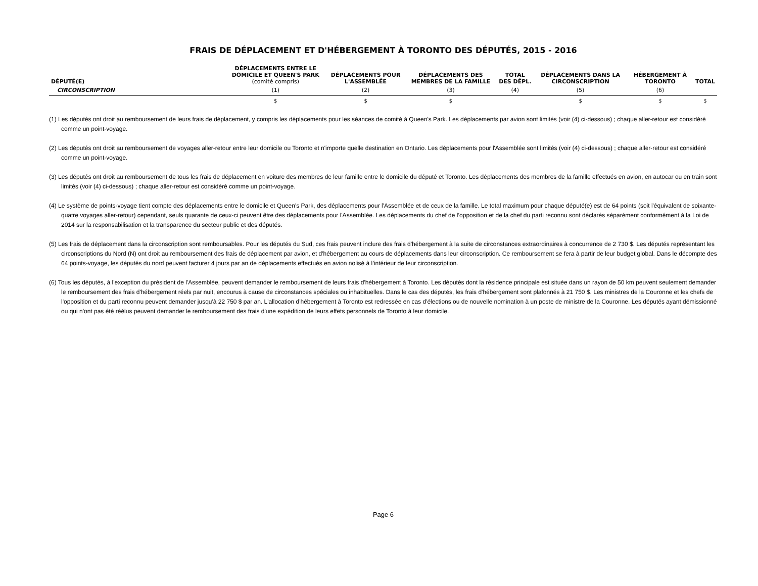FRAIS DE DÉPLACEMENT ET D'HÉBERGEMENT À TORONTO DES DÉPUTÉS, 2015 - 2016
| DÉPUTÉ(E) | DÉPLACEMENTS ENTRE LE DOMICILE ET QUEEN'S PARK (comité compris) | DÉPLACEMENTS POUR L'ASSEMBLÉE | DÉPLACEMENTS DES MEMBRES DE LA FAMILLE | TOTAL DES DÉPL. | DÉPLACEMENTS DANS LA CIRCONSCRIPTION | HÉBERGEMENT À TORONTO | TOTAL |
| --- | --- | --- | --- | --- | --- | --- | --- |
| CIRCONSCRIPTION | (1) | (2) | (3) | (4) | (5) | (6) | |
| | $ | $ | $ | | $ | $ | $ |
(1) Les députés ont droit au remboursement de leurs frais de déplacement, y compris les déplacements pour les séances de comité à Queen's Park. Les déplacements par avion sont limités (voir (4) ci-dessous) ; chaque aller-retour est considéré comme un point-voyage.
(2) Les députés ont droit au remboursement de voyages aller-retour entre leur domicile ou Toronto et n'importe quelle destination en Ontario. Les déplacements pour l'Assemblée sont limités (voir (4) ci-dessous) ; chaque aller-retour est considéré comme un point-voyage.
(3) Les députés ont droit au remboursement de tous les frais de déplacement en voiture des membres de leur famille entre le domicile du député et Toronto. Les déplacements des membres de la famille effectués en avion, en autocar ou en train sont limités (voir (4) ci-dessous) ; chaque aller-retour est considéré comme un point-voyage.
(4) Le système de points-voyage tient compte des déplacements entre le domicile et Queen's Park, des déplacements pour l'Assemblée et de ceux de la famille. Le total maximum pour chaque député(e) est de 64 points (soit l'équivalent de soixante-quatre voyages aller-retour) cependant, seuls quarante de ceux-ci peuvent être des déplacements pour l'Assemblée. Les déplacements du chef de l’opposition et de la chef du parti reconnu sont déclarés séparément conformément à la Loi de 2014 sur la responsabilisation et la transparence du secteur public et des députés.
(5) Les frais de déplacement dans la circonscription sont remboursables. Pour les députés du Sud, ces frais peuvent inclure des frais d'hébergement à la suite de circonstances extraordinaires à concurrence de 2 730 $. Les députés représentant les circonscriptions du Nord (N) ont droit au remboursement des frais de déplacement par avion, et d'hébergement au cours de déplacements dans leur circonscription. Ce remboursement se fera à partir de leur budget global. Dans le décompte des 64 points-voyage, les députés du nord peuvent facturer 4 jours par an de déplacements effectués en avion nolisé à l’intérieur de leur circonscription.
(6) Tous les députés, à l'exception du président de l'Assemblée, peuvent demander le remboursement de leurs frais d'hébergement à Toronto. Les députés dont la résidence principale est située dans un rayon de 50 km peuvent seulement demander le remboursement des frais d'hébergement réels par nuit, encourus à cause de circonstances spéciales ou inhabituelles. Dans le cas des députés, les frais d'hébergement sont plafonnés à 21 750 $. Les ministres de la Couronne et les chefs de l'opposition et du parti reconnu peuvent demander jusqu'à 22 750 $ par an. L'allocation d'hébergement à Toronto est redressée en cas d'élections ou de nouvelle nomination à un poste de ministre de la Couronne. Les députés ayant démissionné ou qui n'ont pas été réélus peuvent demander le remboursement des frais d'une expédition de leurs effets personnels de Toronto à leur domicile.
Page 6